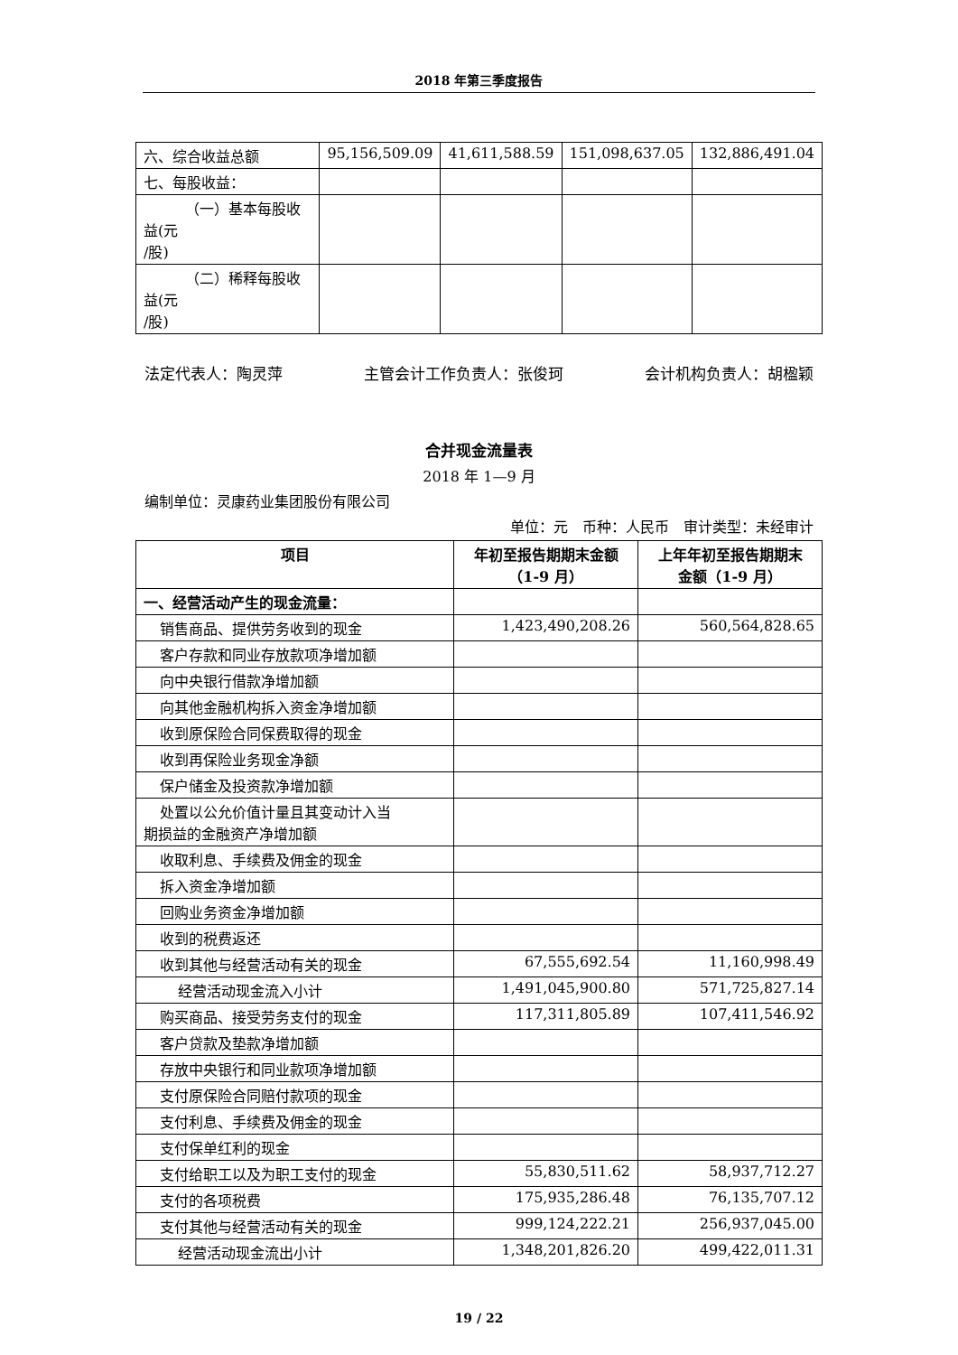2018 年第三季度报告
| 六、综合收益总额 | 95,156,509.09 | 41,611,588.59 | 151,098,637.05 | 132,886,491.04 |
| 七、每股收益： | | | | |
| （一）基本每股收益(元 /股) | | | | |
| （二）稀释每股收益(元 /股) | | | | |
法定代表人：陶灵萍 主管会计工作负责人：张俊珂 会计机构负责人：胡楹颖
合并现金流量表
2018 年 1—9 月
编制单位：灵康药业集团股份有限公司
单位：元　币种：人民币　审计类型：未经审计
| 项目 | 年初至报告期期末金额 （1-9 月） | 上年年初至报告期期末 金额（1-9 月） |
| --- | --- | --- |
| 一、经营活动产生的现金流量： | | |
| 销售商品、提供劳务收到的现金 | 1,423,490,208.26 | 560,564,828.65 |
| 客户存款和同业存放款项净增加额 | | |
| 向中央银行借款净增加额 | | |
| 向其他金融机构拆入资金净增加额 | | |
| 收到原保险合同保费取得的现金 | | |
| 收到再保险业务现金净额 | | |
| 保户储金及投资款净增加额 | | |
| 处置以公允价值计量且其变动计入当 期损益的金融资产净增加额 | | |
| 收取利息、手续费及佣金的现金 | | |
| 拆入资金净增加额 | | |
| 回购业务资金净增加额 | | |
| 收到的税费返还 | | |
| 收到其他与经营活动有关的现金 | 67,555,692.54 | 11,160,998.49 |
| 经营活动现金流入小计 | 1,491,045,900.80 | 571,725,827.14 |
| 购买商品、接受劳务支付的现金 | 117,311,805.89 | 107,411,546.92 |
| 客户贷款及垫款净增加额 | | |
| 存放中央银行和同业款项净增加额 | | |
| 支付原保险合同赔付款项的现金 | | |
| 支付利息、手续费及佣金的现金 | | |
| 支付保单红利的现金 | | |
| 支付给职工以及为职工支付的现金 | 55,830,511.62 | 58,937,712.27 |
| 支付的各项税费 | 175,935,286.48 | 76,135,707.12 |
| 支付其他与经营活动有关的现金 | 999,124,222.21 | 256,937,045.00 |
| 经营活动现金流出小计 | 1,348,201,826.20 | 499,422,011.31 |
19 / 22